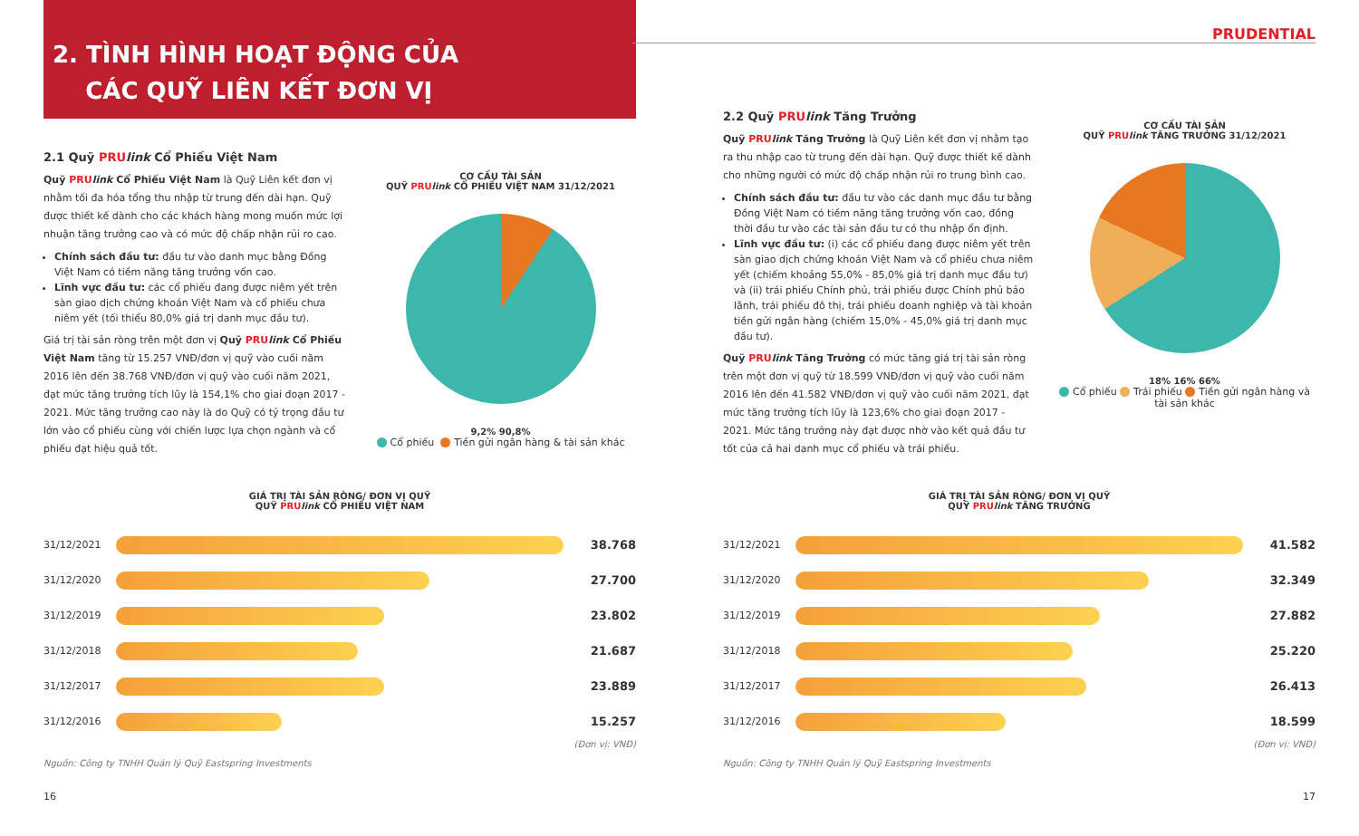2. TÌNH HÌNH HOẠT ĐỘNG CỦA
CÁC QUỸ LIÊN KẾT ĐƠN VỊ
2.1 Quỹ PRU link Cổ Phiếu Việt Nam
Quỹ PRU link Cổ Phiếu Việt Nam là Quỹ Liên kết đơn vị nhằm tối đa hóa tổng thu nhập từ trung đến dài hạn. Quỹ được thiết kế dành cho các khách hàng mong muốn mức lợi nhuận tăng trưởng cao và có mức độ chấp nhận rủi ro cao.
Chính sách đầu tư: đầu tư vào danh mục bằng Đồng Việt Nam có tiềm năng tăng trưởng vốn cao.
Lĩnh vực đầu tư: các cổ phiếu đang được niêm yết trên sàn giao dịch chứng khoán Việt Nam và cổ phiếu chưa niêm yết (tối thiểu 80,0% giá trị danh mục đầu tư).
Giá trị tài sản ròng trên một đơn vị Quỹ PRU link Cổ Phiếu Việt Nam tăng từ 15.257 VNĐ/đơn vị quỹ vào cuối năm 2016 lên đến 38.768 VNĐ/đơn vị quỹ vào cuối năm 2021, đạt mức tăng trưởng tích lũy là 154,1% cho giai đoạn 2017 - 2021. Mức tăng trưởng cao này là do Quỹ có tỷ trọng đầu tư lớn vào cổ phiếu cùng với chiến lược lựa chọn ngành và cổ phiếu đạt hiệu quả tốt.
CƠ CẤU TÀI SẢN
QUỸ PRU link CỔ PHIẾU VIỆT NAM 31/12/2021
9,2% 90,8%
Cổ phiếu Tiền gửi ngân hàng & tài sản khác
GIÁ TRỊ TÀI SẢN RÒNG/ ĐƠN VỊ QUỸ
QUỸ PRU link CỔ PHIẾU VIỆT NAM
31/12/2021
38.768
31/12/2020
27.700
31/12/2019
23.802
31/12/2018
21.687
31/12/2017
23.889
31/12/2016
15.257
(Đơn vị: VNĐ)
Nguồn: Công ty TNHH Quản lý Quỹ Eastspring Investments
16
PRUDENTIAL
2.2 Quỹ PRU link Tăng Trưởng
Quỹ PRU link Tăng Trưởng là Quỹ Liên kết đơn vị nhằm tạo ra thu nhập cao từ trung đến dài hạn. Quỹ được thiết kế dành cho những người có mức độ chấp nhận rủi ro trung bình cao.
Chính sách đầu tư: đầu tư vào các danh mục đầu tư bằng Đồng Việt Nam có tiềm năng tăng trưởng vốn cao, đồng thời đầu tư vào các tài sản đầu tư có thu nhập ổn định.
Lĩnh vực đầu tư: (i) các cổ phiếu đang được niêm yết trên sàn giao dịch chứng khoán Việt Nam và cổ phiếu chưa niêm yết (chiếm khoảng 55,0% - 85,0% giá trị danh mục đầu tư) và (ii) trái phiếu Chính phủ, trái phiếu được Chính phủ bảo lãnh, trái phiếu đô thị, trái phiếu doanh nghiệp và tài khoản tiền gửi ngân hàng (chiếm 15,0% - 45,0% giá trị danh mục đầu tư).
Quỹ PRU link Tăng Trưởng có mức tăng giá trị tài sản ròng trên một đơn vị quỹ từ 18.599 VNĐ/đơn vị quỹ vào cuối năm 2016 lên đến 41.582 VNĐ/đơn vị quỹ vào cuối năm 2021, đạt mức tăng trưởng tích lũy là 123,6% cho giai đoạn 2017 - 2021. Mức tăng trưởng này đạt được nhờ vào kết quả đầu tư tốt của cả hai danh mục cổ phiếu và trái phiếu.
CƠ CẤU TÀI SẢN
QUỸ PRU link TĂNG TRƯỞNG 31/12/2021
18% 16% 66%
Cổ phiếu Trái phiếu Tiền gửi ngân hàng và tài sản khác
GIÁ TRỊ TÀI SẢN RÒNG/ ĐƠN VỊ QUỸ
QUỸ PRU link TĂNG TRƯỞNG
31/12/2021
41.582
31/12/2020
32.349
31/12/2019
27.882
31/12/2018
25.220
31/12/2017
26.413
31/12/2016
18.599
(Đơn vị: VNĐ)
Nguồn: Công ty TNHH Quản lý Quỹ Eastspring Investments
17